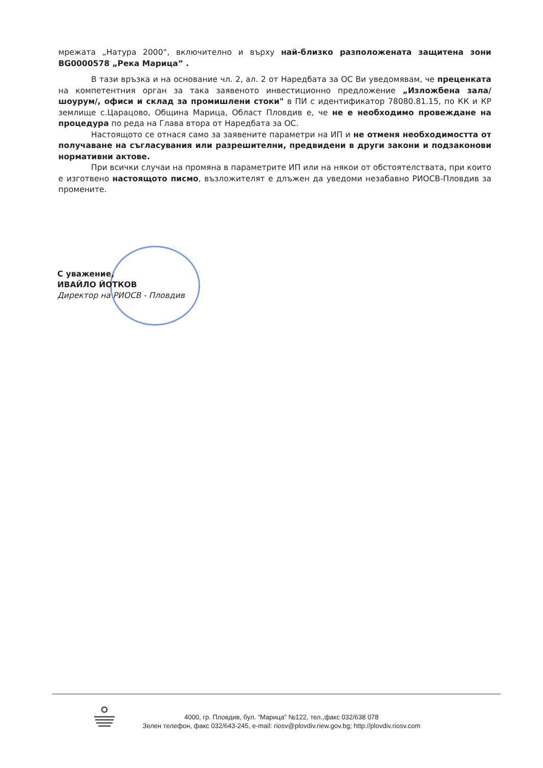мрежата „Натура 2000“, включително и върху най-близко разположената защитена зони BG0000578 „Река Марица” .
В тази връзка и на основание чл. 2, ал. 2 от Наредбата за ОС Ви уведомявам, че преценката на компетентния орган за така заявеното инвестиционно предложение „Изложбена зала/шоурум/, офиси и склад за промишлени стоки" в ПИ с идентификатор 78080.81.15, по КК и КР землище с.Царацово, Община Марица, Област Пловдив е, че не е необходимо провеждане на процедура по реда на Глава втора от Наредбата за ОС.
Настоящото се отнася само за заявените параметри на ИП и не отменя необходимостта от получаване на съгласувания или разрешителни, предвидени в други закони и подзаконови нормативни актове.
При всички случаи на промяна в параметрите ИП или на някои от обстоятелствата, при които е изготвено настоящото писмо, възложителят е длъжен да уведоми незабавно РИОСВ-Пловдив за промените.
С уважение,
ИВАЙЛО ЙОТКОВ
Директор на РИОСВ - Пловдив
4000, гр. Пловдив, бул. “Марица” №122, тел.,факс 032/638 078
Зелен телефон, факс 032/643-245, e-mail: riosv@plovdiv.riew.gov.bg; http://plovdiv.riosv.com